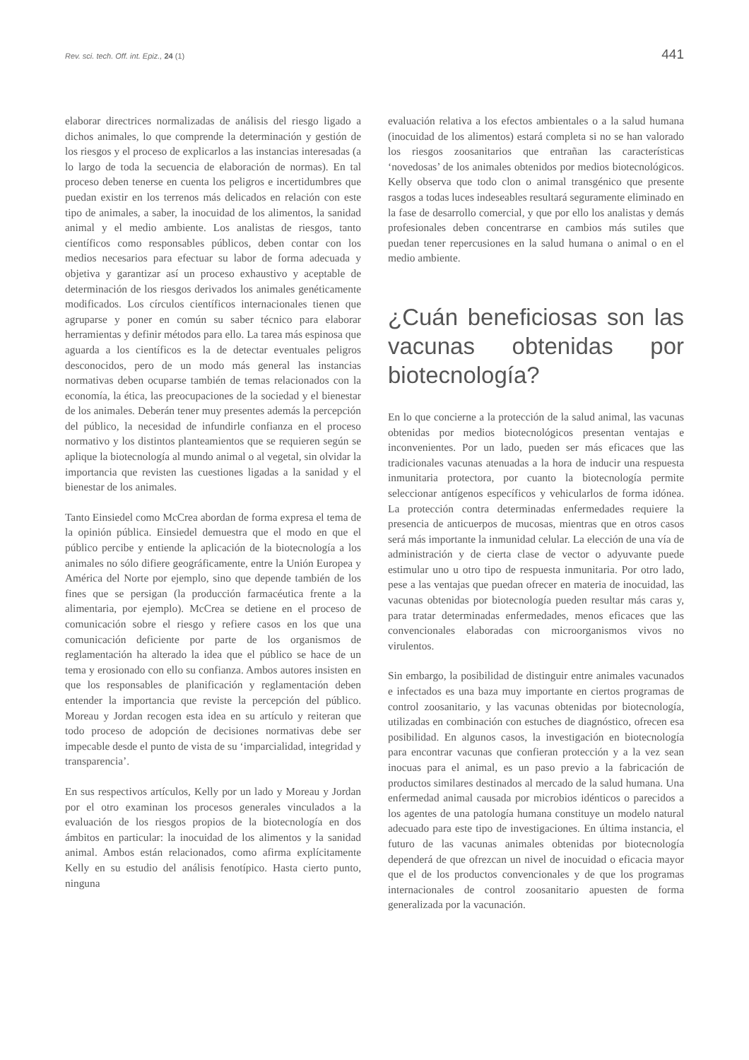Rev. sci. tech. Off. int. Epiz., 24 (1) 441
elaborar directrices normalizadas de análisis del riesgo ligado a dichos animales, lo que comprende la determinación y gestión de los riesgos y el proceso de explicarlos a las instancias interesadas (a lo largo de toda la secuencia de elaboración de normas). En tal proceso deben tenerse en cuenta los peligros e incertidumbres que puedan existir en los terrenos más delicados en relación con este tipo de animales, a saber, la inocuidad de los alimentos, la sanidad animal y el medio ambiente. Los analistas de riesgos, tanto científicos como responsables públicos, deben contar con los medios necesarios para efectuar su labor de forma adecuada y objetiva y garantizar así un proceso exhaustivo y aceptable de determinación de los riesgos derivados los animales genéticamente modificados. Los círculos científicos internacionales tienen que agruparse y poner en común su saber técnico para elaborar herramientas y definir métodos para ello. La tarea más espinosa que aguarda a los científicos es la de detectar eventuales peligros desconocidos, pero de un modo más general las instancias normativas deben ocuparse también de temas relacionados con la economía, la ética, las preocupaciones de la sociedad y el bienestar de los animales. Deberán tener muy presentes además la percepción del público, la necesidad de infundirle confianza en el proceso normativo y los distintos planteamientos que se requieren según se aplique la biotecnología al mundo animal o al vegetal, sin olvidar la importancia que revisten las cuestiones ligadas a la sanidad y el bienestar de los animales.
Tanto Einsiedel como McCrea abordan de forma expresa el tema de la opinión pública. Einsiedel demuestra que el modo en que el público percibe y entiende la aplicación de la biotecnología a los animales no sólo difiere geográficamente, entre la Unión Europea y América del Norte por ejemplo, sino que depende también de los fines que se persigan (la producción farmacéutica frente a la alimentaria, por ejemplo). McCrea se detiene en el proceso de comunicación sobre el riesgo y refiere casos en los que una comunicación deficiente por parte de los organismos de reglamentación ha alterado la idea que el público se hace de un tema y erosionado con ello su confianza. Ambos autores insisten en que los responsables de planificación y reglamentación deben entender la importancia que reviste la percepción del público. Moreau y Jordan recogen esta idea en su artículo y reiteran que todo proceso de adopción de decisiones normativas debe ser impecable desde el punto de vista de su ‘imparcialidad, integridad y transparencia’.
En sus respectivos artículos, Kelly por un lado y Moreau y Jordan por el otro examinan los procesos generales vinculados a la evaluación de los riesgos propios de la biotecnología en dos ámbitos en particular: la inocuidad de los alimentos y la sanidad animal. Ambos están relacionados, como afirma explícitamente Kelly en su estudio del análisis fenotípico. Hasta cierto punto, ninguna
evaluación relativa a los efectos ambientales o a la salud humana (inocuidad de los alimentos) estará completa si no se han valorado los riesgos zoosanitarios que entrañan las características ‘novedosas’ de los animales obtenidos por medios biotecnológicos. Kelly observa que todo clon o animal transgénico que presente rasgos a todas luces indeseables resultará seguramente eliminado en la fase de desarrollo comercial, y que por ello los analistas y demás profesionales deben concentrarse en cambios más sutiles que puedan tener repercusiones en la salud humana o animal o en el medio ambiente.
¿Cuán beneficiosas son las vacunas obtenidas por biotecnología?
En lo que concierne a la protección de la salud animal, las vacunas obtenidas por medios biotecnológicos presentan ventajas e inconvenientes. Por un lado, pueden ser más eficaces que las tradicionales vacunas atenuadas a la hora de inducir una respuesta inmunitaria protectora, por cuanto la biotecnología permite seleccionar antígenos específicos y vehicularlos de forma idónea. La protección contra determinadas enfermedades requiere la presencia de anticuerpos de mucosas, mientras que en otros casos será más importante la inmunidad celular. La elección de una vía de administración y de cierta clase de vector o adyuvante puede estimular uno u otro tipo de respuesta inmunitaria. Por otro lado, pese a las ventajas que puedan ofrecer en materia de inocuidad, las vacunas obtenidas por biotecnología pueden resultar más caras y, para tratar determinadas enfermedades, menos eficaces que las convencionales elaboradas con microorganismos vivos no virulentos.
Sin embargo, la posibilidad de distinguir entre animales vacunados e infectados es una baza muy importante en ciertos programas de control zoosanitario, y las vacunas obtenidas por biotecnología, utilizadas en combinación con estuches de diagnóstico, ofrecen esa posibilidad. En algunos casos, la investigación en biotecnología para encontrar vacunas que confieran protección y a la vez sean inocuas para el animal, es un paso previo a la fabricación de productos similares destinados al mercado de la salud humana. Una enfermedad animal causada por microbios idénticos o parecidos a los agentes de una patología humana constituye un modelo natural adecuado para este tipo de investigaciones. En última instancia, el futuro de las vacunas animales obtenidas por biotecnología dependerá de que ofrezcan un nivel de inocuidad o eficacia mayor que el de los productos convencionales y de que los programas internacionales de control zoosanitario apuesten de forma generalizada por la vacunación.